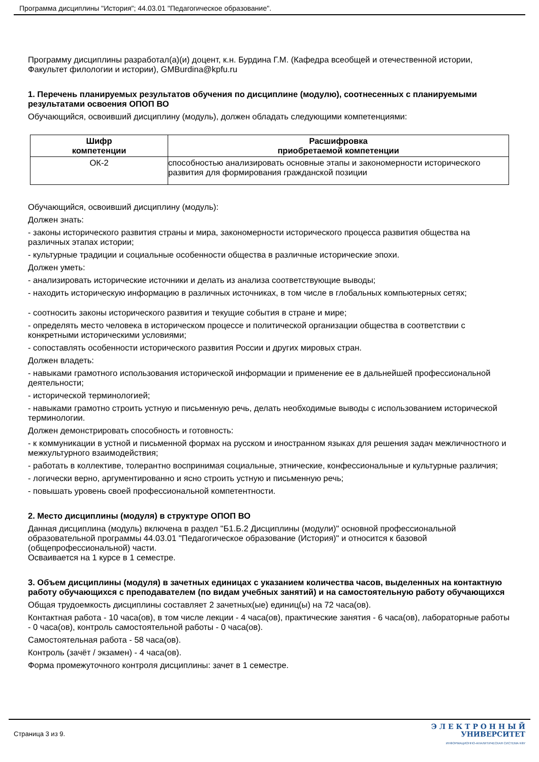Программа дисциплины "История"; 44.03.01 "Педагогическое образование".
Программу дисциплины разработал(а)(и) доцент, к.н. Бурдина Г.М. (Кафедра всеобщей и отечественной истории, Факультет филологии и истории), GMBurdina@kpfu.ru
1. Перечень планируемых результатов обучения по дисциплине (модулю), соотнесенных с планируемыми результатами освоения ОПОП ВО
Обучающийся, освоивший дисциплину (модуль), должен обладать следующими компетенциями:
| Шифр компетенции | Расшифровка приобретаемой компетенции |
| --- | --- |
| ОК-2 | способностью анализировать основные этапы и закономерности исторического развития для формирования гражданской позиции |
Обучающийся, освоивший дисциплину (модуль):
Должен знать:
- законы исторического развития страны и мира, закономерности исторического процесса развития общества на различных этапах истории;
- культурные традиции и социальные особенности общества в различные исторические эпохи.
Должен уметь:
- анализировать исторические источники и делать из анализа соответствующие выводы;
- находить историческую информацию в различных источниках, в том числе в глобальных компьютерных сетях;
- соотносить законы исторического развития и текущие события в стране и мире;
- определять место человека в историческом процессе и политической организации общества в соответствии с конкретными историческими условиями;
- сопоставлять особенности исторического развития России и других мировых стран.
Должен владеть:
- навыками грамотного использования исторической информации и применение ее в дальнейшей профессиональной деятельности;
- исторической терминологией;
- навыками грамотно строить устную и письменную речь, делать необходимые выводы с использованием исторической терминологии.
Должен демонстрировать способность и готовность:
- к коммуникации в устной и письменной формах на русском и иностранном языках для решения задач межличностного и межкультурного взаимодействия;
- работать в коллективе, толерантно воспринимая социальные, этнические, конфессиональные и культурные различия;
- логически верно, аргументированно и ясно строить устную и письменную речь;
- повышать уровень своей профессиональной компетентности.
2. Место дисциплины (модуля) в структуре ОПОП ВО
Данная дисциплина (модуль) включена в раздел "Б1.Б.2 Дисциплины (модули)" основной профессиональной образовательной программы 44.03.01 "Педагогическое образование (История)" и относится к базовой (общепрофессиональной) части.
Осваивается на 1 курсе в 1 семестре.
3. Объем дисциплины (модуля) в зачетных единицах с указанием количества часов, выделенных на контактную работу обучающихся с преподавателем (по видам учебных занятий) и на самостоятельную работу обучающихся
Общая трудоемкость дисциплины составляет 2 зачетных(ые) единиц(ы) на 72 часа(ов).
Контактная работа - 10 часа(ов), в том числе лекции - 4 часа(ов), практические занятия - 6 часа(ов), лабораторные работы - 0 часа(ов), контроль самостоятельной работы - 0 часа(ов).
Самостоятельная работа - 58 часа(ов).
Контроль (зачёт / экзамен) - 4 часа(ов).
Форма промежуточного контроля дисциплины: зачет в 1 семестре.
Страница 3 из 9.
Э Л Е К Т Р О Н Н Ы Й
УНИВЕРСИТЕТ
ИНФОРМАЦИОННО-АНАЛИТИЧЕСКАЯ СИСТЕМА КФУ